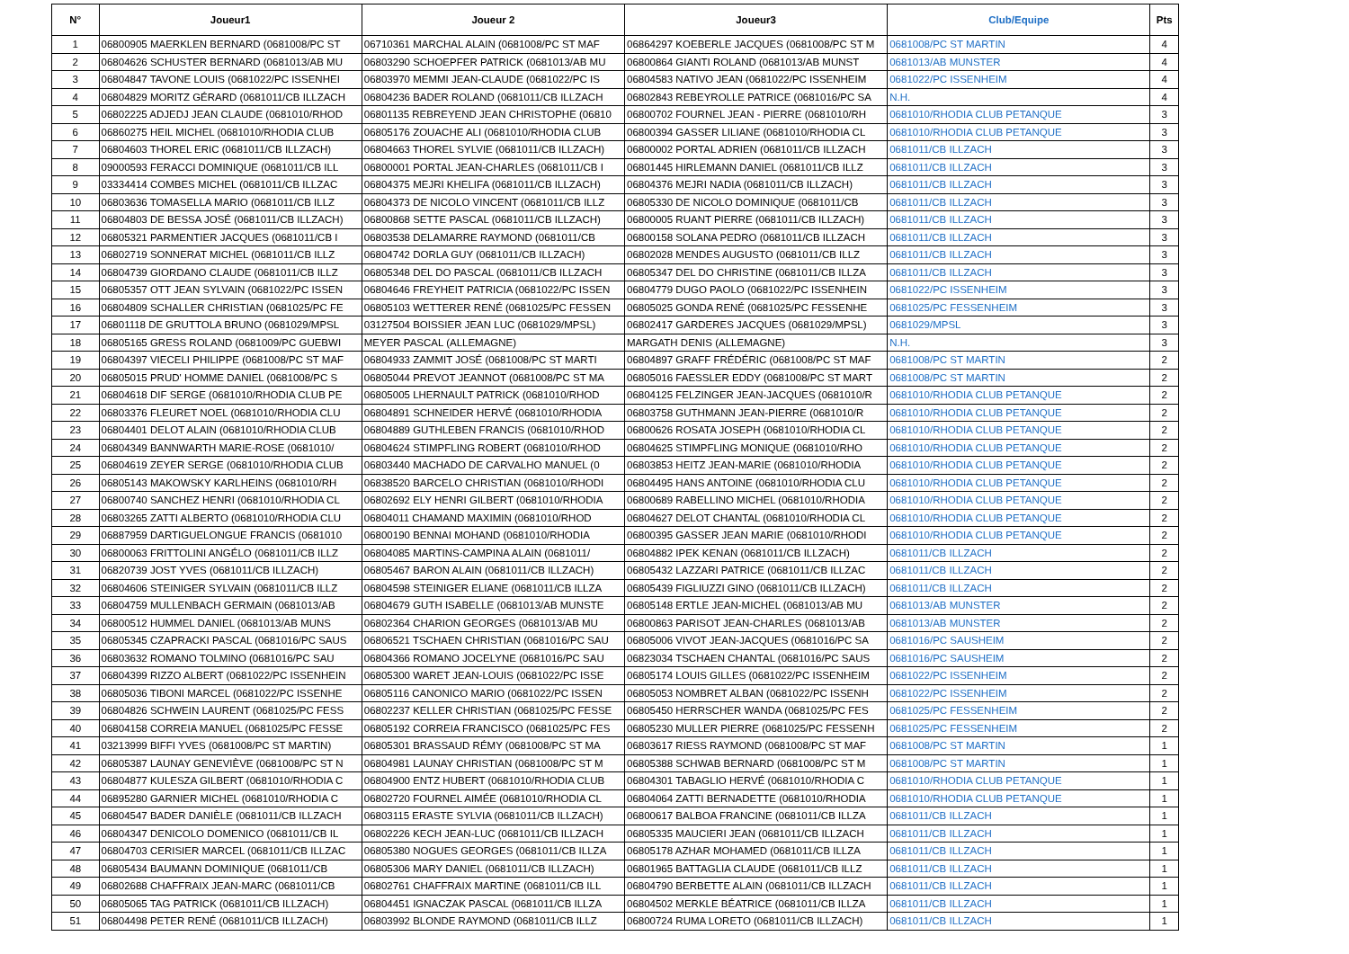| N° | Joueur1 | Joueur 2 | Joueur3 | Club/Equipe | Pts |
| --- | --- | --- | --- | --- | --- |
| 1 | 06800905 MAERKLEN BERNARD (0681008/PC ST | 06710361 MARCHAL ALAIN (0681008/PC ST MAF | 06864297 KOEBERLE JACQUES (0681008/PC ST M | 0681008/PC ST MARTIN | 4 |
| 2 | 06804626 SCHUSTER BERNARD (0681013/AB MU | 06803290 SCHOEPFER PATRICK (0681013/AB MU | 06800864 GIANTI ROLAND (0681013/AB MUNST | 0681013/AB MUNSTER | 4 |
| 3 | 06804847 TAVONE LOUIS (0681022/PC ISSENHEI | 06803970 MEMMI JEAN-CLAUDE (0681022/PC IS | 06804583 NATIVO JEAN (0681022/PC ISSENHEIM | 0681022/PC ISSENHEIM | 4 |
| 4 | 06804829 MORITZ GÉRARD (0681011/CB ILLZACH | 06804236 BADER ROLAND (0681011/CB ILLZACH | 06802843 REBEYROLLE PATRICE (0681016/PC SA | N.H. | 4 |
| 5 | 06802225 ADJEDJ JEAN CLAUDE (0681010/RHOD | 06801135 REBREYEND JEAN CHRISTOPHE (06810 | 06800702 FOURNEL JEAN - PIERRE (0681010/RH | 0681010/RHODIA CLUB PETANQUE | 3 |
| 6 | 06860275 HEIL MICHEL (0681010/RHODIA CLUB | 06805176 ZOUACHE ALI (0681010/RHODIA CLUB | 06800394 GASSER LILIANE (0681010/RHODIA CL | 0681010/RHODIA CLUB PETANQUE | 3 |
| 7 | 06804603 THOREL ERIC (0681011/CB ILLZACH) | 06804663 THOREL SYLVIE (0681011/CB ILLZACH) | 06800002 PORTAL ADRIEN (0681011/CB ILLZACH | 0681011/CB ILLZACH | 3 |
| 8 | 09000593 FERACCI DOMINIQUE (0681011/CB ILL | 06800001 PORTAL JEAN-CHARLES (0681011/CB I | 06801445 HIRLEMANN DANIEL (0681011/CB ILLZ | 0681011/CB ILLZACH | 3 |
| 9 | 03334414 COMBES MICHEL (0681011/CB ILLZAC | 06804375 MEJRI KHELIFA (0681011/CB ILLZACH) | 06804376 MEJRI NADIA (0681011/CB ILLZACH) | 0681011/CB ILLZACH | 3 |
| 10 | 06803636 TOMASELLA MARIO (0681011/CB ILLZ | 06804373 DE NICOLO VINCENT (0681011/CB ILLZ | 06805330 DE NICOLO DOMINIQUE (0681011/CB | 0681011/CB ILLZACH | 3 |
| 11 | 06804803 DE BESSA JOSÉ (0681011/CB ILLZACH) | 06800868 SETTE PASCAL (0681011/CB ILLZACH) | 06800005 RUANT PIERRE (0681011/CB ILLZACH) | 0681011/CB ILLZACH | 3 |
| 12 | 06805321 PARMENTIER JACQUES (0681011/CB I | 06803538 DELAMARRE RAYMOND (0681011/CB | 06800158 SOLANA PEDRO (0681011/CB ILLZACH | 0681011/CB ILLZACH | 3 |
| 13 | 06802719 SONNERAT MICHEL (0681011/CB ILLZ | 06804742 DORLA GUY (0681011/CB ILLZACH) | 06802028 MENDES AUGUSTO (0681011/CB ILLZ | 0681011/CB ILLZACH | 3 |
| 14 | 06804739 GIORDANO CLAUDE (0681011/CB ILLZ | 06805348 DEL DO PASCAL (0681011/CB ILLZACH | 06805347 DEL DO CHRISTINE (0681011/CB ILLZA | 0681011/CB ILLZACH | 3 |
| 15 | 06805357 OTT JEAN SYLVAIN (0681022/PC ISSEN | 06804646 FREYHEIT PATRICIA (0681022/PC ISSEN | 06804779 DUGO PAOLO (0681022/PC ISSENHEIN | 0681022/PC ISSENHEIM | 3 |
| 16 | 06804809 SCHALLER CHRISTIAN (0681025/PC FE | 06805103 WETTERER RENÉ (0681025/PC FESSEN | 06805025 GONDA RENÉ (0681025/PC FESSENHE | 0681025/PC FESSENHEIM | 3 |
| 17 | 06801118 DE GRUTTOLA BRUNO (0681029/MPSL | 03127504 BOISSIER JEAN LUC (0681029/MPSL) | 06802417 GARDERES JACQUES (0681029/MPSL) | 0681029/MPSL | 3 |
| 18 | 06805165 GRESS ROLAND (0681009/PC GUEBWI | MEYER PASCAL (ALLEMAGNE) | MARGATH DENIS (ALLEMAGNE) | N.H. | 3 |
| 19 | 06804397 VIECELI PHILIPPE (0681008/PC ST MAF | 06804933 ZAMMIT JOSÉ (0681008/PC ST MARTI | 06804897 GRAFF FRÉDÉRIC (0681008/PC ST MAF | 0681008/PC ST MARTIN | 2 |
| 20 | 06805015 PRUD' HOMME DANIEL (0681008/PC S | 06805044 PREVOT JEANNOT (0681008/PC ST MA | 06805016 FAESSLER EDDY (0681008/PC ST MART | 0681008/PC ST MARTIN | 2 |
| 21 | 06804618 DIF SERGE (0681010/RHODIA CLUB PE | 06805005 LHERNAULT PATRICK (0681010/RHOD | 06804125 FELZINGER JEAN-JACQUES (0681010/R | 0681010/RHODIA CLUB PETANQUE | 2 |
| 22 | 06803376 FLEURET NOEL (0681010/RHODIA CLU | 06804891 SCHNEIDER HERVÉ (0681010/RHODIA | 06803758 GUTHMANN JEAN-PIERRE (0681010/R | 0681010/RHODIA CLUB PETANQUE | 2 |
| 23 | 06804401 DELOT ALAIN (0681010/RHODIA CLUB | 06804889 GUTHLEBEN FRANCIS (0681010/RHOD | 06800626 ROSATA JOSEPH (0681010/RHODIA CL | 0681010/RHODIA CLUB PETANQUE | 2 |
| 24 | 06804349 BANNWARTH MARIE-ROSE (0681010/ | 06804624 STIMPFLING ROBERT (0681010/RHOD | 06804625 STIMPFLING MONIQUE (0681010/RHO | 0681010/RHODIA CLUB PETANQUE | 2 |
| 25 | 06804619 ZEYER SERGE (0681010/RHODIA CLUB | 06803440 MACHADO DE CARVALHO MANUEL (0 | 06803853 HEITZ JEAN-MARIE (0681010/RHODIA | 0681010/RHODIA CLUB PETANQUE | 2 |
| 26 | 06805143 MAKOWSKY KARLHEINS (0681010/RH | 06838520 BARCELO CHRISTIAN (0681010/RHODI | 06804495 HANS ANTOINE (0681010/RHODIA CLU | 0681010/RHODIA CLUB PETANQUE | 2 |
| 27 | 06800740 SANCHEZ HENRI (0681010/RHODIA CL | 06802692 ELY HENRI GILBERT (0681010/RHODIA | 06800689 RABELLINO MICHEL (0681010/RHODIA | 0681010/RHODIA CLUB PETANQUE | 2 |
| 28 | 06803265 ZATTI ALBERTO (0681010/RHODIA CLU | 06804011 CHAMAND MAXIMIN (0681010/RHOD | 06804627 DELOT CHANTAL (0681010/RHODIA CL | 0681010/RHODIA CLUB PETANQUE | 2 |
| 29 | 06887959 DARTIGUELONGUE FRANCIS (0681010 | 06800190 BENNAI MOHAND (0681010/RHODIA | 06800395 GASSER JEAN MARIE (0681010/RHODI | 0681010/RHODIA CLUB PETANQUE | 2 |
| 30 | 06800063 FRITTOLINI ANGÉLO (0681011/CB ILLZ | 06804085 MARTINS-CAMPINA ALAIN (0681011/ | 06804882 IPEK KENAN (0681011/CB ILLZACH) | 0681011/CB ILLZACH | 2 |
| 31 | 06820739 JOST YVES (0681011/CB ILLZACH) | 06805467 BARON ALAIN (0681011/CB ILLZACH) | 06805432 LAZZARI PATRICE (0681011/CB ILLZAC | 0681011/CB ILLZACH | 2 |
| 32 | 06804606 STEINIGER SYLVAIN (0681011/CB ILLZ | 06804598 STEINIGER ELIANE (0681011/CB ILLZA | 06805439 FIGLIUZZI GINO (0681011/CB ILLZACH) | 0681011/CB ILLZACH | 2 |
| 33 | 06804759 MULLENBACH GERMAIN (0681013/AB | 06804679 GUTH ISABELLE (0681013/AB MUNSTE | 06805148 ERTLE JEAN-MICHEL (0681013/AB MU | 0681013/AB MUNSTER | 2 |
| 34 | 06800512 HUMMEL DANIEL (0681013/AB MUNS | 06802364 CHARION GEORGES (0681013/AB MU | 06800863 PARISOT JEAN-CHARLES (0681013/AB | 0681013/AB MUNSTER | 2 |
| 35 | 06805345 CZAPRACKI PASCAL (0681016/PC SAUS | 06806521 TSCHAEN CHRISTIAN (0681016/PC SAU | 06805006 VIVOT JEAN-JACQUES (0681016/PC SA | 0681016/PC SAUSHEIM | 2 |
| 36 | 06803632 ROMANO TOLMINO (0681016/PC SAU | 06804366 ROMANO JOCELYNE (0681016/PC SAU | 06823034 TSCHAEN CHANTAL (0681016/PC SAUS | 0681016/PC SAUSHEIM | 2 |
| 37 | 06804399 RIZZO ALBERT (0681022/PC ISSENHEIN | 06805300 WARET JEAN-LOUIS (0681022/PC ISSE | 06805174 LOUIS GILLES (0681022/PC ISSENHEIM | 0681022/PC ISSENHEIM | 2 |
| 38 | 06805036 TIBONI MARCEL (0681022/PC ISSENHE | 06805116 CANONICO MARIO (0681022/PC ISSEN | 06805053 NOMBRET ALBAN (0681022/PC ISSENH | 0681022/PC ISSENHEIM | 2 |
| 39 | 06804826 SCHWEIN LAURENT (0681025/PC FESS | 06802237 KELLER CHRISTIAN (0681025/PC FESSE | 06805450 HERRSCHER WANDA (0681025/PC FES | 0681025/PC FESSENHEIM | 2 |
| 40 | 06804158 CORREIA MANUEL (0681025/PC FESSE | 06805192 CORREIA FRANCISCO (0681025/PC FES | 06805230 MULLER PIERRE (0681025/PC FESSENH | 0681025/PC FESSENHEIM | 2 |
| 41 | 03213999 BIFFI YVES (0681008/PC ST MARTIN) | 06805301 BRASSAUD RÉMY (0681008/PC ST MA | 06803617 RIESS RAYMOND (0681008/PC ST MAF | 0681008/PC ST MARTIN | 1 |
| 42 | 06805387 LAUNAY GENEVIÈVE (0681008/PC ST N | 06804981 LAUNAY CHRISTIAN (0681008/PC ST M | 06805388 SCHWAB BERNARD (0681008/PC ST M | 0681008/PC ST MARTIN | 1 |
| 43 | 06804877 KULESZA GILBERT (0681010/RHODIA C | 06804900 ENTZ HUBERT (0681010/RHODIA CLUB | 06804301 TABAGLIO HERVÉ (0681010/RHODIA C | 0681010/RHODIA CLUB PETANQUE | 1 |
| 44 | 06895280 GARNIER MICHEL (0681010/RHODIA C | 06802720 FOURNEL AIMÉE (0681010/RHODIA CL | 06804064 ZATTI BERNADETTE (0681010/RHODIA | 0681010/RHODIA CLUB PETANQUE | 1 |
| 45 | 06804547 BADER DANIÈLE (0681011/CB ILLZACH | 06803115 ERASTE SYLVIA (0681011/CB ILLZACH) | 06800617 BALBOA FRANCINE (0681011/CB ILLZA | 0681011/CB ILLZACH | 1 |
| 46 | 06804347 DENICOLO DOMENICO (0681011/CB IL | 06802226 KECH JEAN-LUC (0681011/CB ILLZACH | 06805335 MAUCIERI JEAN (0681011/CB ILLZACH | 0681011/CB ILLZACH | 1 |
| 47 | 06804703 CERISIER MARCEL (0681011/CB ILLZAC | 06805380 NOGUES GEORGES (0681011/CB ILLZA | 06805178 AZHAR MOHAMED (0681011/CB ILLZA | 0681011/CB ILLZACH | 1 |
| 48 | 06805434 BAUMANN DOMINIQUE (0681011/CB | 06805306 MARY DANIEL (0681011/CB ILLZACH) | 06801965 BATTAGLIA CLAUDE (0681011/CB ILLZ | 0681011/CB ILLZACH | 1 |
| 49 | 06802688 CHAFFRAIX JEAN-MARC (0681011/CB | 06802761 CHAFFRAIX MARTINE (0681011/CB ILL | 06804790 BERBETTE ALAIN (0681011/CB ILLZACH | 0681011/CB ILLZACH | 1 |
| 50 | 06805065 TAG PATRICK (0681011/CB ILLZACH) | 06804451 IGNACZAK PASCAL (0681011/CB ILLZA | 06804502 MERKLE BÉATRICE (0681011/CB ILLZA | 0681011/CB ILLZACH | 1 |
| 51 | 06804498 PETER RENÉ (0681011/CB ILLZACH) | 06803992 BLONDE RAYMOND (0681011/CB ILLZ | 06800724 RUMA LORETO (0681011/CB ILLZACH) | 0681011/CB ILLZACH | 1 |